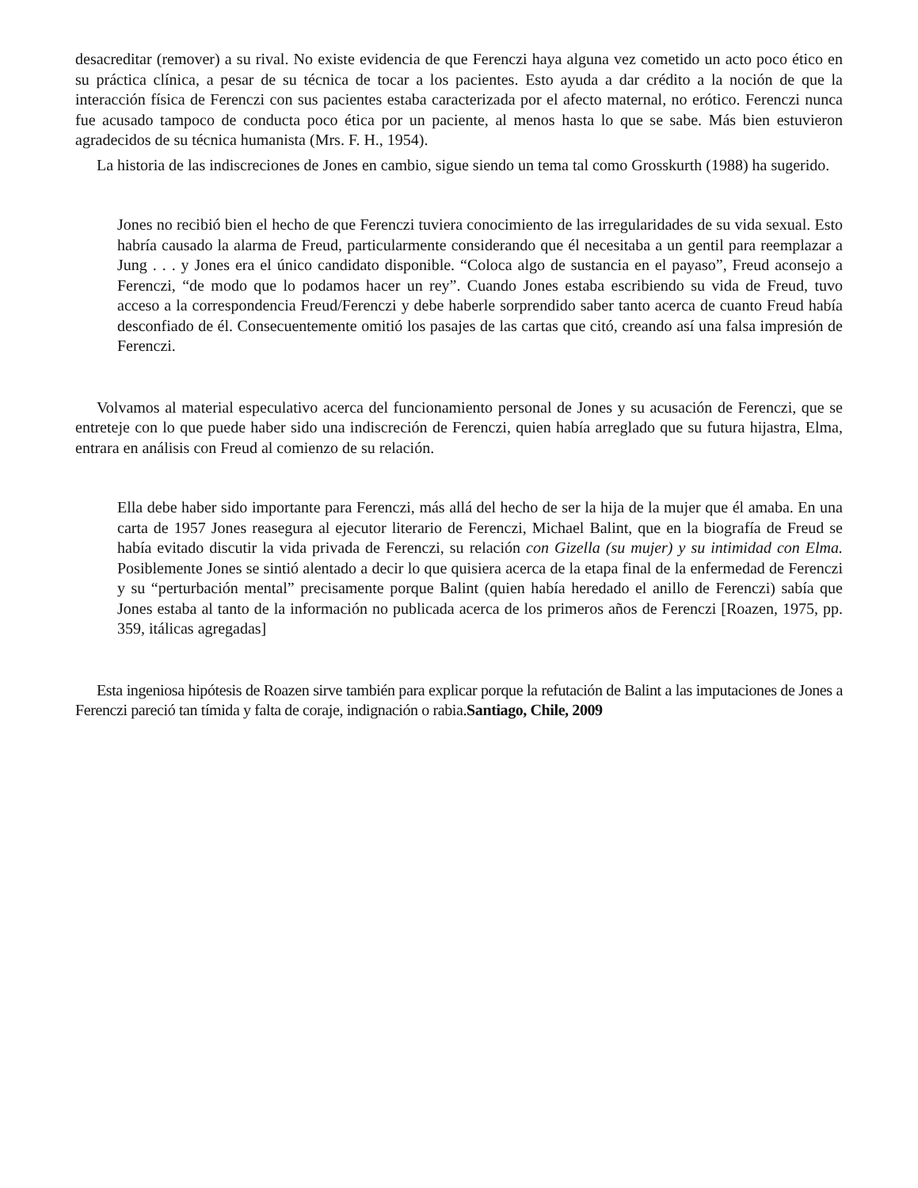desacreditar (remover) a su rival. No existe evidencia de que Ferenczi haya alguna vez cometido un acto poco ético en su práctica clínica, a pesar de su técnica de tocar a los pacientes. Esto ayuda a dar crédito a la noción de que la interacción física de Ferenczi con sus pacientes estaba caracterizada por el afecto maternal, no erótico. Ferenczi nunca fue acusado tampoco de conducta poco ética por un paciente, al menos hasta lo que se sabe. Más bien estuvieron agradecidos de su técnica humanista (Mrs. F. H., 1954).
La historia de las indiscreciones de Jones en cambio, sigue siendo un tema tal como Grosskurth (1988) ha sugerido.
Jones no recibió bien el hecho de que Ferenczi tuviera conocimiento de las irregularidades de su vida sexual. Esto habría causado la alarma de Freud, particularmente considerando que él necesitaba a un gentil para reemplazar a Jung . . . y Jones era el único candidato disponible. “Coloca algo de sustancia en el payaso”, Freud aconsejo a Ferenczi, “de modo que lo podamos hacer un rey”. Cuando Jones estaba escribiendo su vida de Freud, tuvo acceso a la correspondencia Freud/Ferenczi y debe haberle sorprendido saber tanto acerca de cuanto Freud había desconfiado de él. Consecuentemente omitió los pasajes de las cartas que citó, creando así una falsa impresión de Ferenczi.
Volvamos al material especulativo acerca del funcionamiento personal de Jones y su acusación de Ferenczi, que se entreteje con lo que puede haber sido una indiscreción de Ferenczi, quien había arreglado que su futura hijastra, Elma, entrara en análisis con Freud al comienzo de su relación.
Ella debe haber sido importante para Ferenczi, más allá del hecho de ser la hija de la mujer que él amaba. En una carta de 1957 Jones reasegura al ejecutor literario de Ferenczi, Michael Balint, que en la biografía de Freud se había evitado discutir la vida privada de Ferenczi, su relación con Gizella (su mujer) y su intimidad con Elma. Posiblemente Jones se sintió alentado a decir lo que quisiera acerca de la etapa final de la enfermedad de Ferenczi y su “perturbación mental” precisamente porque Balint (quien había heredado el anillo de Ferenczi) sabía que Jones estaba al tanto de la información no publicada acerca de los primeros años de Ferenczi [Roazen, 1975, pp. 359, itálicas agregadas]
Esta ingeniosa hipótesis de Roazen sirve también para explicar porque la refutación de Balint a las imputaciones de Jones a Ferenczi pareció tan tímida y falta de coraje, indignación o rabia.Santiago, Chile, 2009